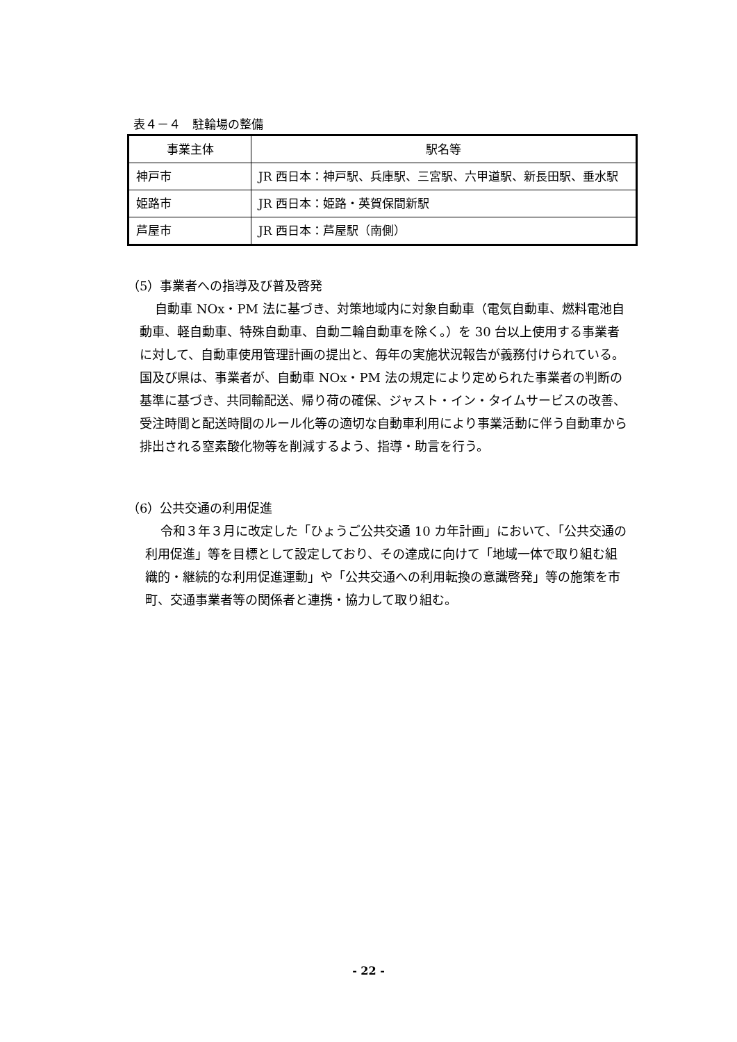表４－４　駐輪場の整備
| 事業主体 | 駅名等 |
| --- | --- |
| 神戸市 | JR 西日本：神戸駅、兵庫駅、三宮駅、六甲道駅、新長田駅、垂水駅 |
| 姫路市 | JR 西日本：姫路・英賀保間新駅 |
| 芦屋市 | JR 西日本：芦屋駅（南側） |
（5）事業者への指導及び普及啓発
自動車 NOx・PM 法に基づき、対策地域内に対象自動車（電気自動車、燃料電池自動車、軽自動車、特殊自動車、自動二輪自動車を除く。）を 30 台以上使用する事業者に対して、自動車使用管理計画の提出と、毎年の実施状況報告が義務付けられている。国及び県は、事業者が、自動車 NOx・PM 法の規定により定められた事業者の判断の基準に基づき、共同輸配送、帰り荷の確保、ジャスト・イン・タイムサービスの改善、受注時間と配送時間のルール化等の適切な自動車利用により事業活動に伴う自動車から排出される窒素酸化物等を削減するよう、指導・助言を行う。
（6）公共交通の利用促進
令和３年３月に改定した「ひょうご公共交通 10 カ年計画」において、「公共交通の利用促進」等を目標として設定しており、その達成に向けて「地域一体で取り組む組織的・継続的な利用促進運動」や「公共交通への利用転換の意識啓発」等の施策を市町、交通事業者等の関係者と連携・協力して取り組む。
- 22 -